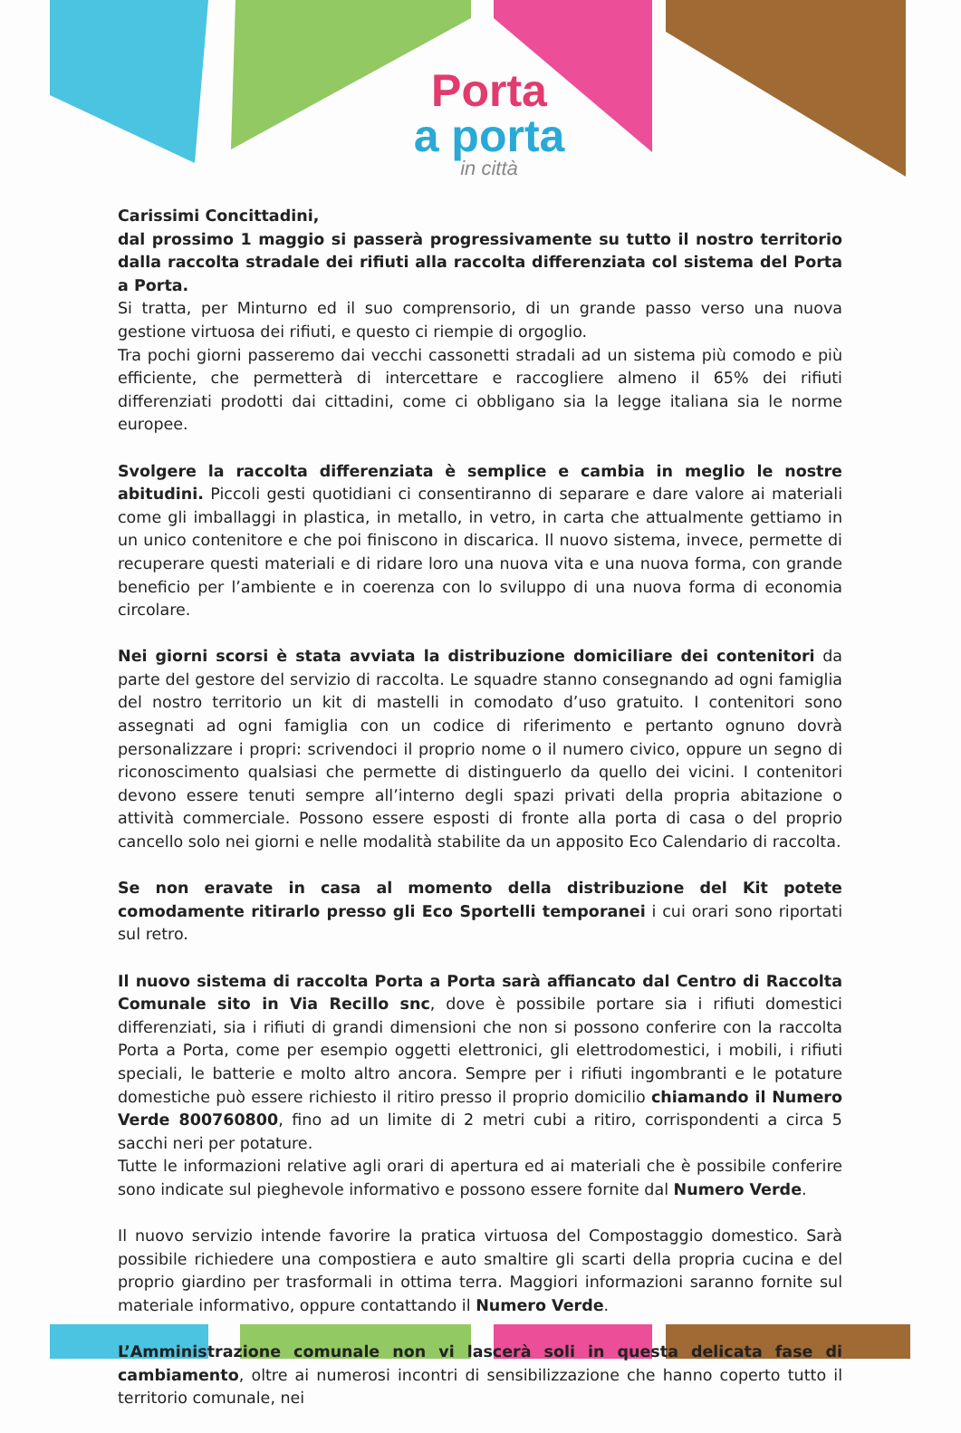Porta
a porta
in città
Carissimi Concittadini,
dal prossimo 1 maggio si passerà progressivamente su tutto il nostro territorio dalla raccolta stradale dei rifiuti alla raccolta differenziata col sistema del Porta a Porta.
Si tratta, per Minturno ed il suo comprensorio, di un grande passo verso una nuova gestione virtuosa dei rifiuti, e questo ci riempie di orgoglio.
Tra pochi giorni passeremo dai vecchi cassonetti stradali ad un sistema più comodo e più efficiente, che permetterà di intercettare e raccogliere almeno il 65% dei rifiuti differenziati prodotti dai cittadini, come ci obbligano sia la legge italiana sia le norme europee.
Svolgere la raccolta differenziata è semplice e cambia in meglio le nostre abitudini. Piccoli gesti quotidiani ci consentiranno di separare e dare valore ai materiali come gli imballaggi in plastica, in metallo, in vetro, in carta che attualmente gettiamo in un unico contenitore e che poi finiscono in discarica. Il nuovo sistema, invece, permette di recuperare questi materiali e di ridare loro una nuova vita e una nuova forma, con grande beneficio per l’ambiente e in coerenza con lo sviluppo di una nuova forma di economia circolare.
Nei giorni scorsi è stata avviata la distribuzione domiciliare dei contenitori da parte del gestore del servizio di raccolta. Le squadre stanno consegnando ad ogni famiglia del nostro territorio un kit di mastelli in comodato d’uso gratuito. I contenitori sono assegnati ad ogni famiglia con un codice di riferimento e pertanto ognuno dovrà personalizzare i propri: scrivendoci il proprio nome o il numero civico, oppure un segno di riconoscimento qualsiasi che permette di distinguerlo da quello dei vicini. I contenitori devono essere tenuti sempre all’interno degli spazi privati della propria abitazione o attività commerciale. Possono essere esposti di fronte alla porta di casa o del proprio cancello solo nei giorni e nelle modalità stabilite da un apposito Eco Calendario di raccolta.
Se non eravate in casa al momento della distribuzione del Kit potete comodamente ritirarlo presso gli Eco Sportelli temporanei i cui orari sono riportati sul retro.
Il nuovo sistema di raccolta Porta a Porta sarà affiancato dal Centro di Raccolta Comunale sito in Via Recillo snc, dove è possibile portare sia i rifiuti domestici differenziati, sia i rifiuti di grandi dimensioni che non si possono conferire con la raccolta Porta a Porta, come per esempio oggetti elettronici, gli elettrodomestici, i mobili, i rifiuti speciali, le batterie e molto altro ancora. Sempre per i rifiuti ingombranti e le potature domestiche può essere richiesto il ritiro presso il proprio domicilio chiamando il Numero Verde 800760800, fino ad un limite di 2 metri cubi a ritiro, corrispondenti a circa 5 sacchi neri per potature.
Tutte le informazioni relative agli orari di apertura ed ai materiali che è possibile conferire sono indicate sul pieghevole informativo e possono essere fornite dal Numero Verde.
Il nuovo servizio intende favorire la pratica virtuosa del Compostaggio domestico. Sarà possibile richiedere una compostiera e auto smaltire gli scarti della propria cucina e del proprio giardino per trasformali in ottima terra. Maggiori informazioni saranno fornite sul materiale informativo, oppure contattando il Numero Verde.
L’Amministrazione comunale non vi lascerà soli in questa delicata fase di cambiamento, oltre ai numerosi incontri di sensibilizzazione che hanno coperto tutto il territorio comunale, nei